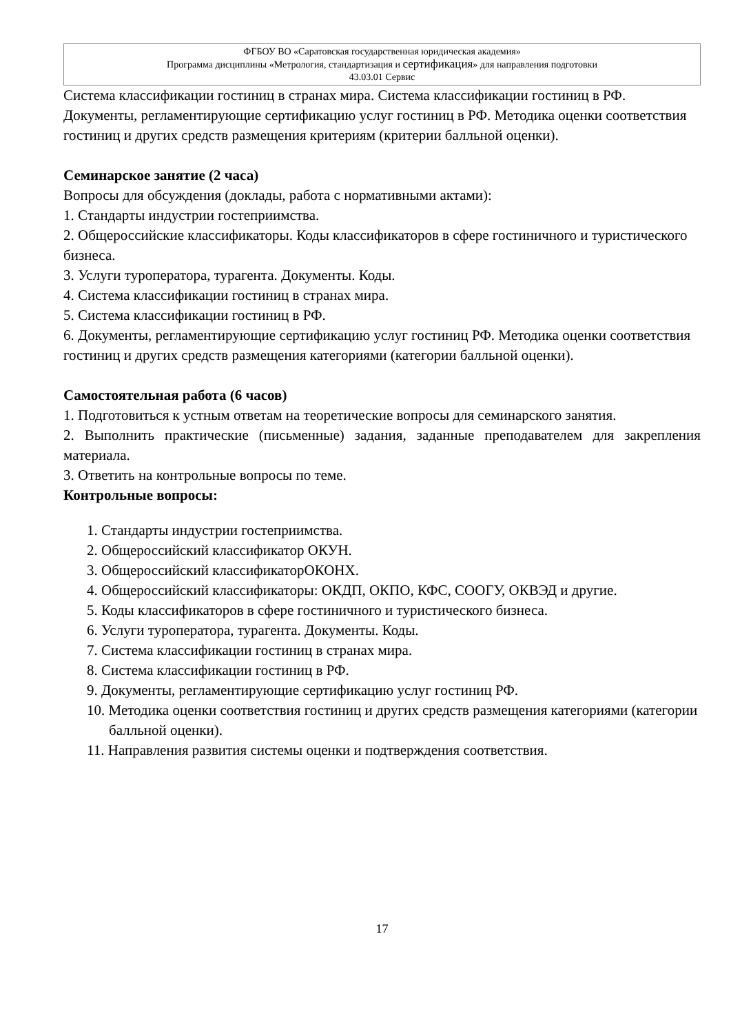ФГБОУ ВО «Саратовская государственная юридическая академия»
Программа дисциплины «Метрология, стандартизация и сертификация» для направления подготовки
43.03.01 Сервис
Система классификации гостиниц в странах мира. Система классификации гостиниц в РФ. Документы, регламентирующие сертификацию услуг гостиниц в РФ. Методика оценки соответствия гостиниц и других средств размещения критериям (критерии балльной оценки).
Семинарское занятие (2 часа)
Вопросы для обсуждения (доклады, работа с нормативными актами):
1. Стандарты индустрии гостеприимства.
2. Общероссийские классификаторы. Коды классификаторов в сфере гостиничного и туристического бизнеса.
3. Услуги туроператора, турагента. Документы. Коды.
4. Система классификации гостиниц в странах мира.
5. Система классификации гостиниц в РФ.
6. Документы, регламентирующие сертификацию услуг гостиниц РФ. Методика оценки соответствия гостиниц и других средств размещения категориями (категории балльной оценки).
Самостоятельная работа (6 часов)
1. Подготовиться к устным ответам на теоретические вопросы для семинарского занятия.
2. Выполнить практические (письменные) задания, заданные преподавателем для закрепления материала.
3. Ответить на контрольные вопросы по теме.
Контрольные вопросы:
1. Стандарты индустрии гостеприимства.
2. Общероссийский классификатор ОКУН.
3. Общероссийский классификаторОКОНХ.
4. Общероссийский классификаторы: ОКДП, ОКПО, КФС, СООГУ, ОКВЭД и другие.
5. Коды классификаторов в сфере гостиничного и туристического бизнеса.
6. Услуги туроператора, турагента. Документы. Коды.
7. Система классификации гостиниц в странах мира.
8. Система классификации гостиниц в РФ.
9. Документы, регламентирующие сертификацию услуг гостиниц РФ.
10. Методика оценки соответствия гостиниц и других средств размещения категориями (категории балльной оценки).
11. Направления развития системы оценки и подтверждения соответствия.
17